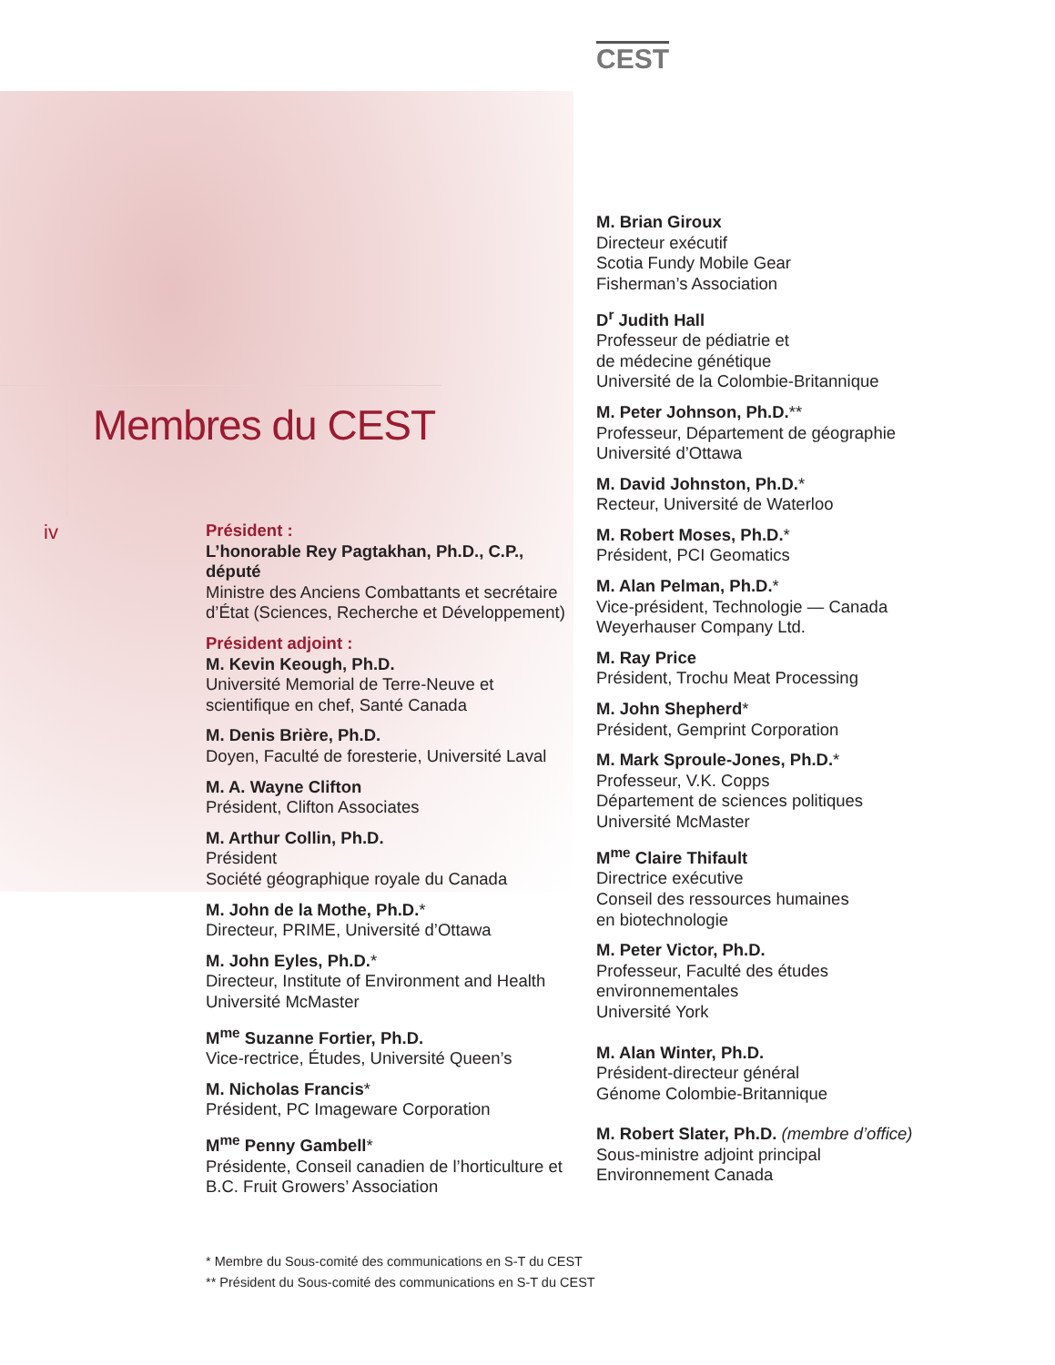CEST
Membres du CEST
iv
Président :
L’honorable Rey Pagtakhan, Ph.D., C.P., député
Ministre des Anciens Combattants et secrétaire d’État (Sciences, Recherche et Développement)
Président adjoint :
M. Kevin Keough, Ph.D.
Université Memorial de Terre-Neuve et scientifique en chef, Santé Canada
M. Denis Brière, Ph.D.
Doyen, Faculté de foresterie, Université Laval
M. A. Wayne Clifton
Président, Clifton Associates
M. Arthur Collin, Ph.D.
Président
Société géographique royale du Canada
M. John de la Mothe, Ph.D.*
Directeur, PRIME, Université d’Ottawa
M. John Eyles, Ph.D.*
Directeur, Institute of Environment and Health
Université McMaster
M<sup>me</sup> Suzanne Fortier, Ph.D.
Vice-rectrice, Études, Université Queen’s
M. Nicholas Francis*
Président, PC Imageware Corporation
M<sup>me</sup> Penny Gambell*
Présidente, Conseil canadien de l’horticulture et B.C. Fruit Growers’ Association
M. Brian Giroux
Directeur exécutif
Scotia Fundy Mobile Gear
Fisherman’s Association
D<sup>r</sup> Judith Hall
Professeur de pédiatrie et
de médecine génétique
Université de la Colombie-Britannique
M. Peter Johnson, Ph.D.**
Professeur, Département de géographie
Université d’Ottawa
M. David Johnston, Ph.D.*
Recteur, Université de Waterloo
M. Robert Moses, Ph.D.*
Président, PCI Geomatics
M. Alan Pelman, Ph.D.*
Vice-président, Technologie — Canada
Weyerhauser Company Ltd.
M. Ray Price
Président, Trochu Meat Processing
M. John Shepherd*
Président, Gemprint Corporation
M. Mark Sproule-Jones, Ph.D.*
Professeur, V.K. Copps
Département de sciences politiques
Université McMaster
M<sup>me</sup> Claire Thifault
Directrice exécutive
Conseil des ressources humaines
en biotechnologie
M. Peter Victor, Ph.D.
Professeur, Faculté des études
environnementales
Université York
M. Alan Winter, Ph.D.
Président-directeur général
Génome Colombie-Britannique
M. Robert Slater, Ph.D. (membre d’office)
Sous-ministre adjoint principal
Environnement Canada
* Membre du Sous-comité des communications en S-T du CEST
** Président du Sous-comité des communications en S-T du CEST